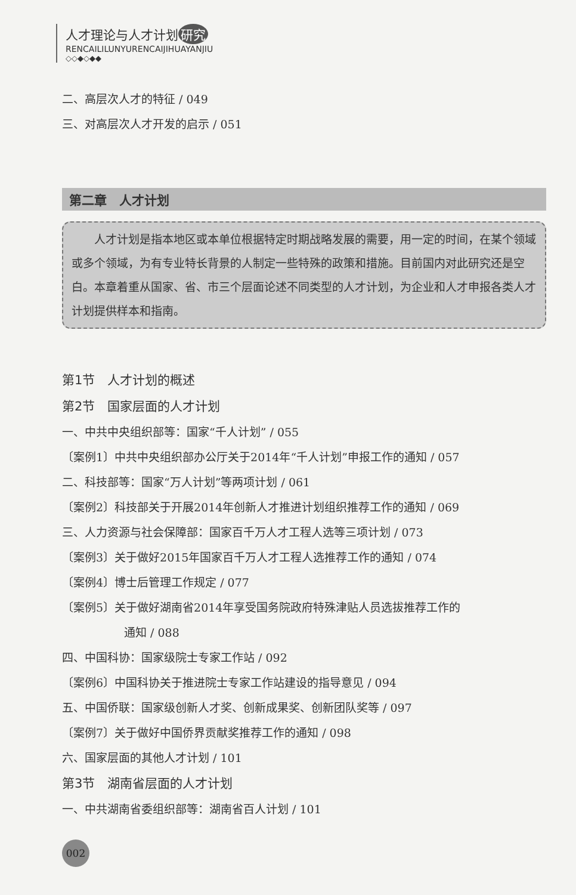人才理论与人才计划 研究
RENCAILILUNYURENCAIJIHUAYANJIU
◇◇◆◇◆◆
二、高层次人才的特征 / 049
三、对高层次人才开发的启示 / 051
第二章　人才计划
人才计划是指本地区或本单位根据特定时期战略发展的需要，用一定的时间，在某个领域或多个领域，为有专业特长背景的人制定一些特殊的政策和措施。目前国内对此研究还是空白。本章着重从国家、省、市三个层面论述不同类型的人才计划，为企业和人才申报各类人才计划提供样本和指南。
第1节　人才计划的概述
第2节　国家层面的人才计划
一、中共中央组织部等：国家“千人计划” / 055
〔案例1〕中共中央组织部办公厅关于2014年“千人计划”申报工作的通知 / 057
二、科技部等：国家“万人计划”等两项计划 / 061
〔案例2〕科技部关于开展2014年创新人才推进计划组织推荐工作的通知 / 069
三、人力资源与社会保障部：国家百千万人才工程人选等三项计划 / 073
〔案例3〕关于做好2015年国家百千万人才工程人选推荐工作的通知 / 074
〔案例4〕博士后管理工作规定 / 077
〔案例5〕关于做好湖南省2014年享受国务院政府特殊津贴人员选拔推荐工作的
通知 / 088
四、中国科协：国家级院士专家工作站 / 092
〔案例6〕中国科协关于推进院士专家工作站建设的指导意见 / 094
五、中国侨联：国家级创新人才奖、创新成果奖、创新团队奖等 / 097
〔案例7〕关于做好中国侨界贡献奖推荐工作的通知 / 098
六、国家层面的其他人才计划 / 101
第3节　湖南省层面的人才计划
一、中共湖南省委组织部等：湖南省百人计划 / 101
002